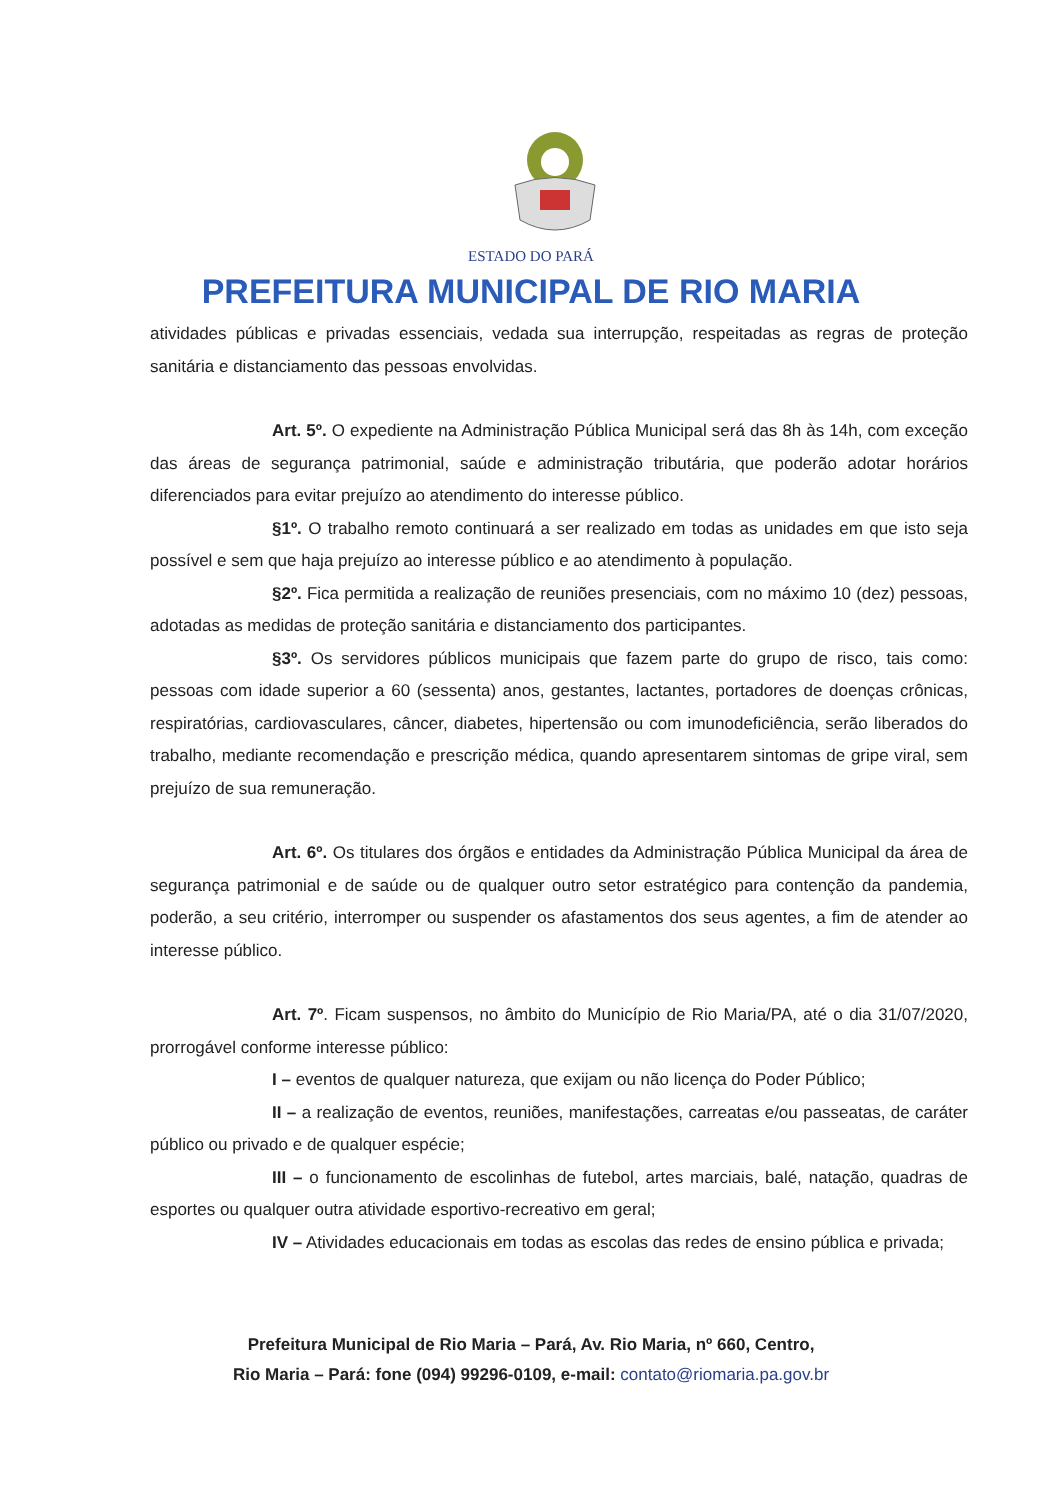ESTADO DO PARÁ
PREFEITURA MUNICIPAL DE RIO MARIA
atividades públicas e privadas essenciais, vedada sua interrupção, respeitadas as regras de proteção sanitária e distanciamento das pessoas envolvidas.
Art. 5º. O expediente na Administração Pública Municipal será das 8h às 14h, com exceção das áreas de segurança patrimonial, saúde e administração tributária, que poderão adotar horários diferenciados para evitar prejuízo ao atendimento do interesse público.
§1º. O trabalho remoto continuará a ser realizado em todas as unidades em que isto seja possível e sem que haja prejuízo ao interesse público e ao atendimento à população.
§2º. Fica permitida a realização de reuniões presenciais, com no máximo 10 (dez) pessoas, adotadas as medidas de proteção sanitária e distanciamento dos participantes.
§3º. Os servidores públicos municipais que fazem parte do grupo de risco, tais como: pessoas com idade superior a 60 (sessenta) anos, gestantes, lactantes, portadores de doenças crônicas, respiratórias, cardiovasculares, câncer, diabetes, hipertensão ou com imunodeficiência, serão liberados do trabalho, mediante recomendação e prescrição médica, quando apresentarem sintomas de gripe viral, sem prejuízo de sua remuneração.
Art. 6º. Os titulares dos órgãos e entidades da Administração Pública Municipal da área de segurança patrimonial e de saúde ou de qualquer outro setor estratégico para contenção da pandemia, poderão, a seu critério, interromper ou suspender os afastamentos dos seus agentes, a fim de atender ao interesse público.
Art. 7º. Ficam suspensos, no âmbito do Município de Rio Maria/PA, até o dia 31/07/2020, prorrogável conforme interesse público:
I – eventos de qualquer natureza, que exijam ou não licença do Poder Público;
II – a realização de eventos, reuniões, manifestações, carreatas e/ou passeatas, de caráter público ou privado e de qualquer espécie;
III – o funcionamento de escolinhas de futebol, artes marciais, balé, natação, quadras de esportes ou qualquer outra atividade esportivo-recreativo em geral;
IV – Atividades educacionais em todas as escolas das redes de ensino pública e privada;
Prefeitura Municipal de Rio Maria – Pará, Av. Rio Maria, nº 660, Centro,
Rio Maria – Pará: fone (094) 99296-0109, e-mail: contato@riomaria.pa.gov.br